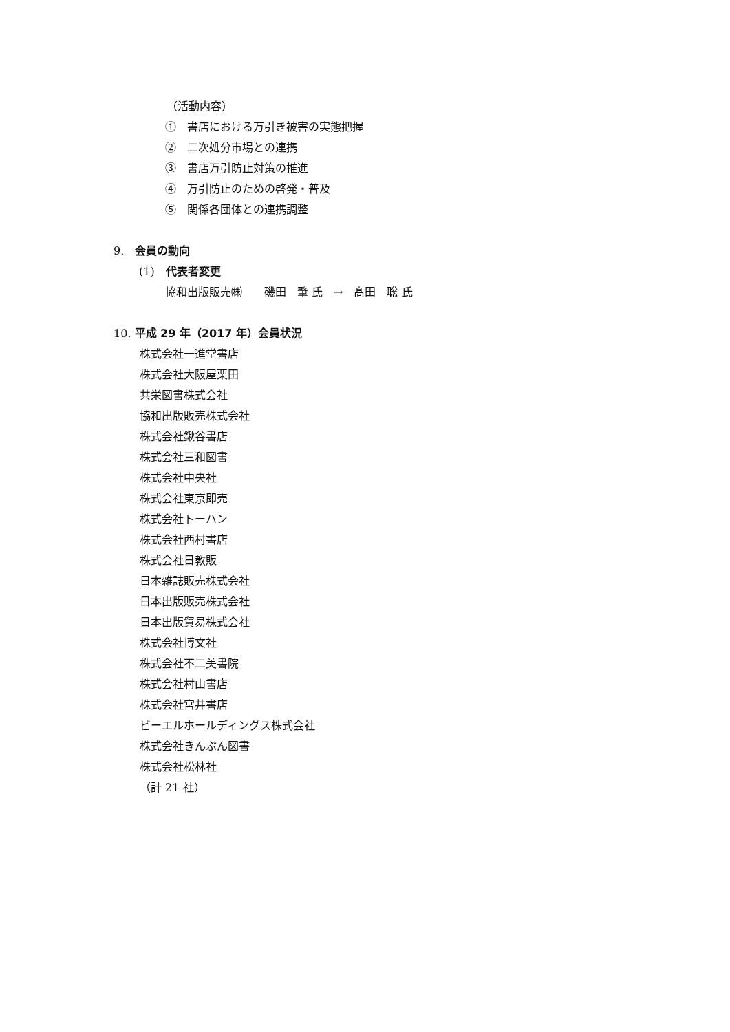（活動内容）
①　書店における万引き被害の実態把握
②　二次処分市場との連携
③　書店万引防止対策の推進
④　万引防止のための啓発・普及
⑤　関係各団体との連携調整
9.　会員の動向
(1)　代表者変更
協和出版販売㈱　　磯田　肇 氏　→　髙田　聡 氏
10. 平成 29 年（2017 年）会員状況
株式会社一進堂書店
株式会社大阪屋栗田
共栄図書株式会社
協和出版販売株式会社
株式会社鍬谷書店
株式会社三和図書
株式会社中央社
株式会社東京即売
株式会社トーハン
株式会社西村書店
株式会社日教販
日本雑誌販売株式会社
日本出版販売株式会社
日本出版貿易株式会社
株式会社博文社
株式会社不二美書院
株式会社村山書店
株式会社宮井書店
ビーエルホールディングス株式会社
株式会社きんぶん図書
株式会社松林社
（計 21 社）